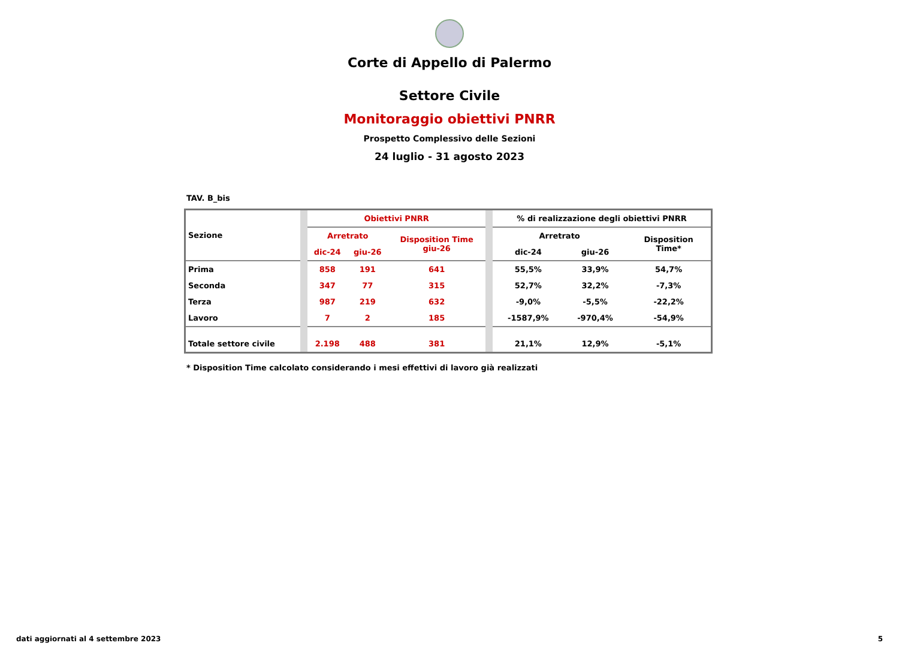Corte di Appello di Palermo
Settore Civile
Monitoraggio obiettivi PNRR
Prospetto Complessivo delle Sezioni
24 luglio - 31 agosto 2023
TAV. B_bis
| Sezione | | Obiettivi PNRR | | | | % di realizzazione degli obiettivi PNRR | | |
| | | Arretrato | | Disposition Time giu-26 | | Arretrato | | Disposition Time* |
| | | dic-24 | giu-26 | | | dic-24 | giu-26 | |
| Prima | | 858 | 191 | 641 | | 55,5% | 33,9% | 54,7% |
| Seconda | | 347 | 77 | 315 | | 52,7% | 32,2% | -7,3% |
| Terza | | 987 | 219 | 632 | | -9,0% | -5,5% | -22,2% |
| Lavoro | | 7 | 2 | 185 | | -1587,9% | -970,4% | -54,9% |
| Totale settore civile | | 2.198 | 488 | 381 | | 21,1% | 12,9% | -5,1% |
* Disposition Time calcolato considerando i mesi effettivi di lavoro già realizzati
dati aggiornati al 4 settembre 2023 5